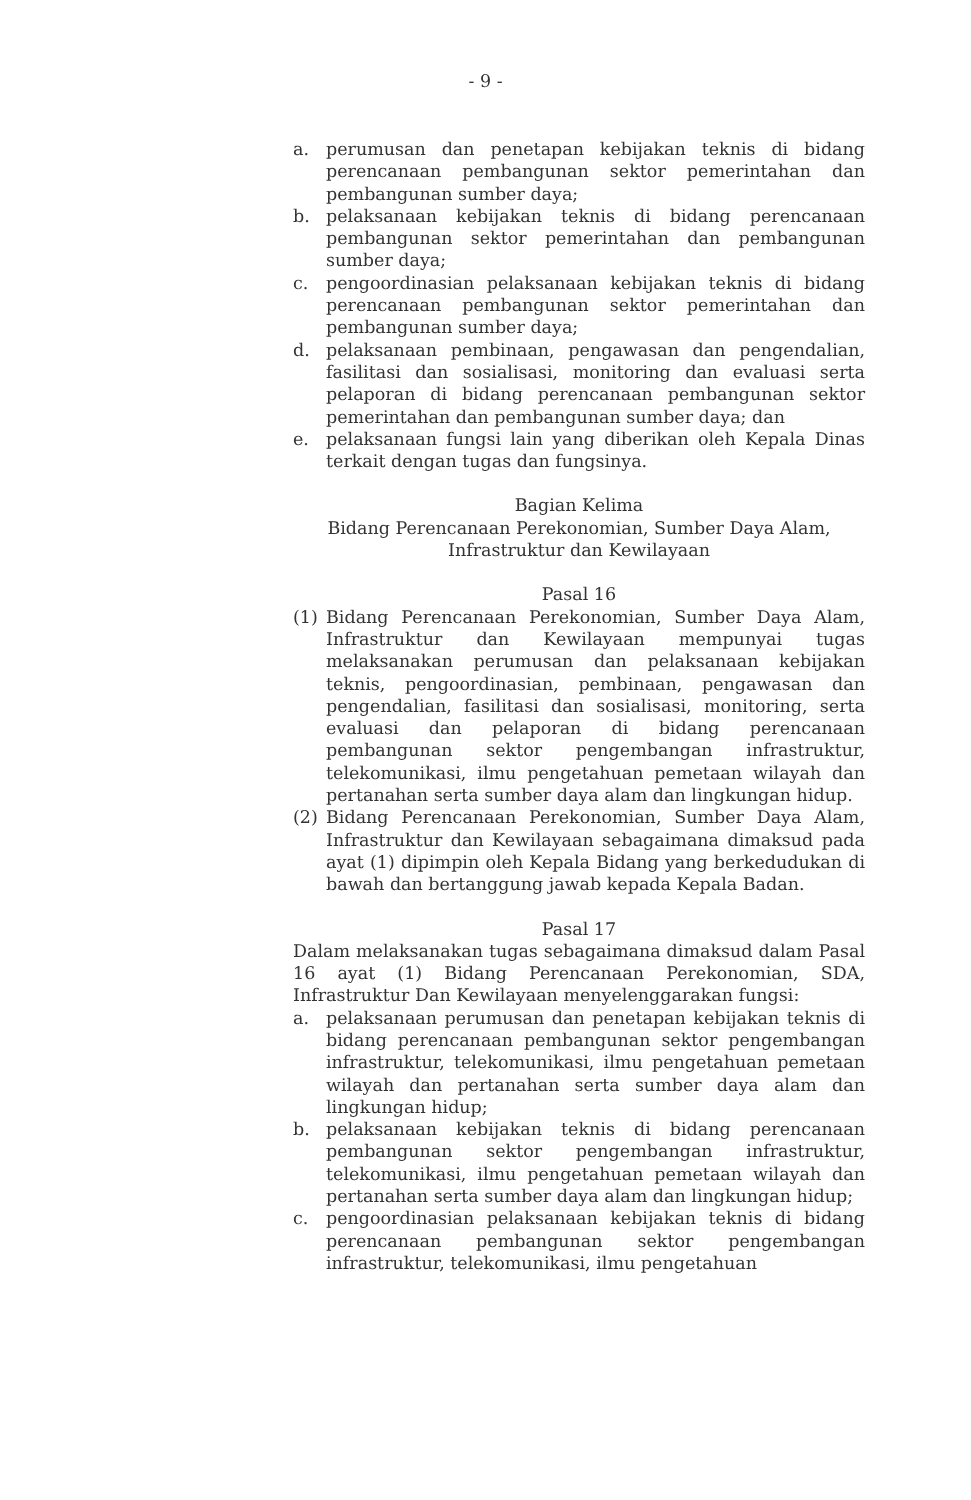- 9 -
a. perumusan dan penetapan kebijakan teknis di bidang perencanaan pembangunan sektor pemerintahan dan pembangunan sumber daya;
b. pelaksanaan kebijakan teknis di bidang perencanaan pembangunan sektor pemerintahan dan pembangunan sumber daya;
c. pengoordinasian pelaksanaan kebijakan teknis di bidang perencanaan pembangunan sektor pemerintahan dan pembangunan sumber daya;
d. pelaksanaan pembinaan, pengawasan dan pengendalian, fasilitasi dan sosialisasi, monitoring dan evaluasi serta pelaporan di bidang perencanaan pembangunan sektor pemerintahan dan pembangunan sumber daya; dan
e. pelaksanaan fungsi lain yang diberikan oleh Kepala Dinas terkait dengan tugas dan fungsinya.
Bagian Kelima
Bidang Perencanaan Perekonomian, Sumber Daya Alam,
Infrastruktur dan Kewilayaan
Pasal 16
(1) Bidang Perencanaan Perekonomian, Sumber Daya Alam, Infrastruktur dan Kewilayaan mempunyai tugas melaksanakan perumusan dan pelaksanaan kebijakan teknis, pengoordinasian, pembinaan, pengawasan dan pengendalian, fasilitasi dan sosialisasi, monitoring, serta evaluasi dan pelaporan di bidang perencanaan pembangunan sektor pengembangan infrastruktur, telekomunikasi, ilmu pengetahuan pemetaan wilayah dan pertanahan serta sumber daya alam dan lingkungan hidup.
(2) Bidang Perencanaan Perekonomian, Sumber Daya Alam, Infrastruktur dan Kewilayaan sebagaimana dimaksud pada ayat (1) dipimpin oleh Kepala Bidang yang berkedudukan di bawah dan bertanggung jawab kepada Kepala Badan.
Pasal 17
Dalam melaksanakan tugas sebagaimana dimaksud dalam Pasal 16 ayat (1) Bidang Perencanaan Perekonomian, SDA, Infrastruktur Dan Kewilayaan menyelenggarakan fungsi:
a. pelaksanaan perumusan dan penetapan kebijakan teknis di bidang perencanaan pembangunan sektor pengembangan infrastruktur, telekomunikasi, ilmu pengetahuan pemetaan wilayah dan pertanahan serta sumber daya alam dan lingkungan hidup;
b. pelaksanaan kebijakan teknis di bidang perencanaan pembangunan sektor pengembangan infrastruktur, telekomunikasi, ilmu pengetahuan pemetaan wilayah dan pertanahan serta sumber daya alam dan lingkungan hidup;
c. pengoordinasian pelaksanaan kebijakan teknis di bidang perencanaan pembangunan sektor pengembangan infrastruktur, telekomunikasi, ilmu pengetahuan